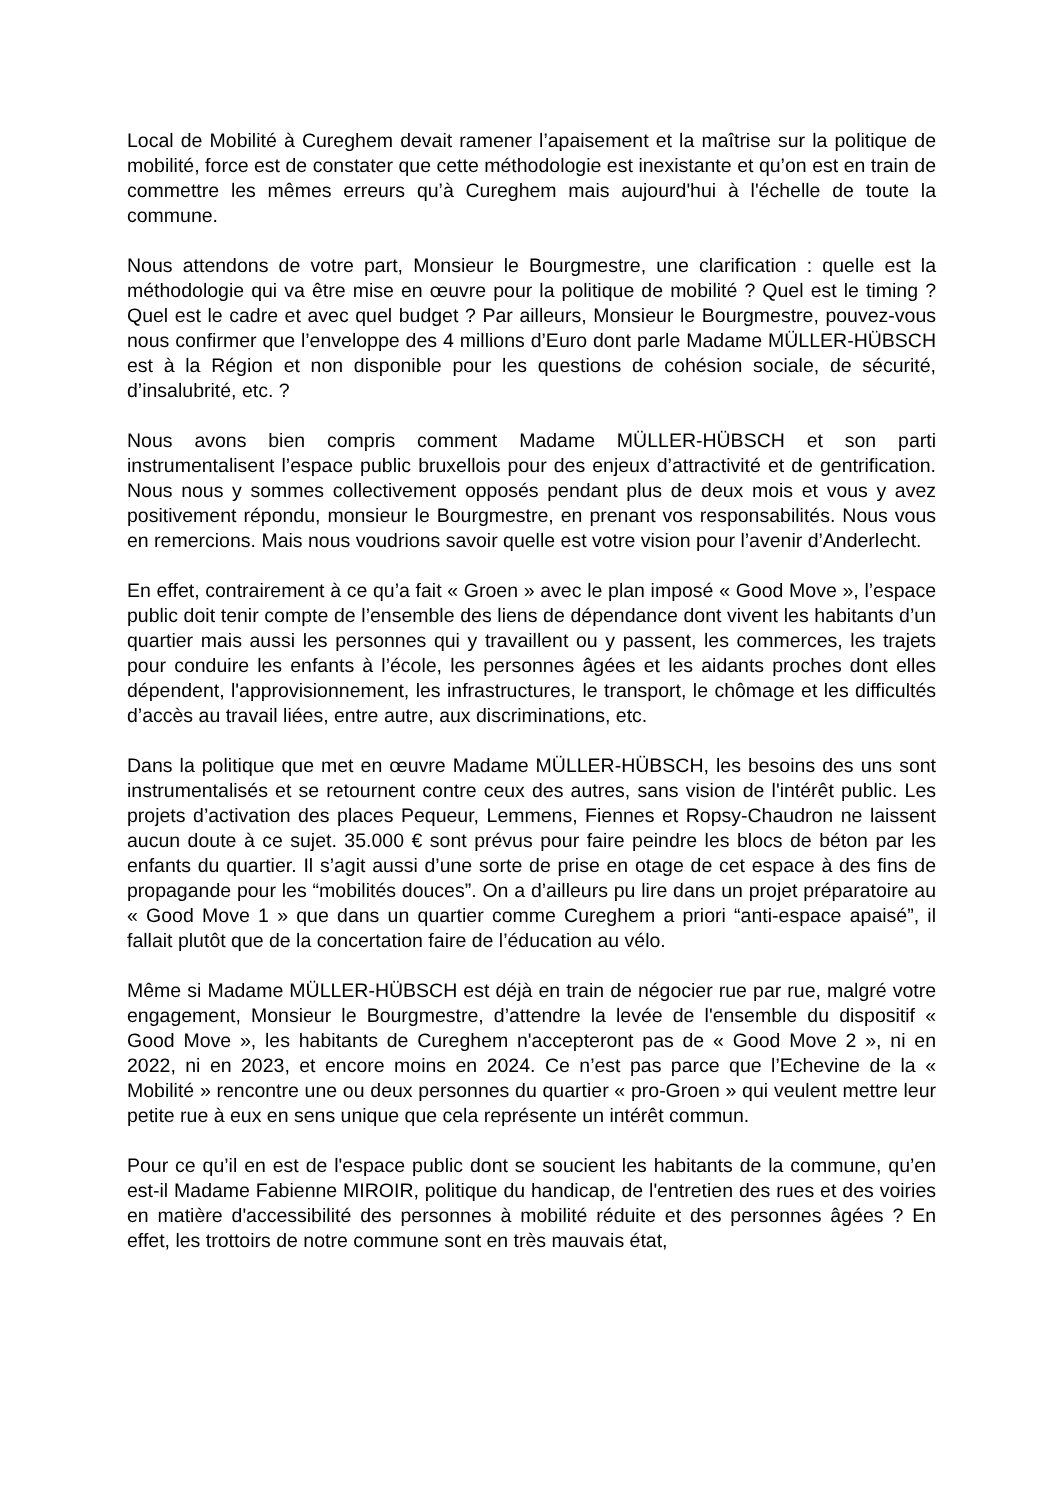Local de Mobilité à Cureghem devait ramener l’apaisement et la maîtrise sur la politique de mobilité, force est de constater que cette méthodologie est inexistante et qu’on est en train de commettre les mêmes erreurs qu’à Cureghem mais aujourd'hui à l'échelle de toute la commune.
Nous attendons de votre part, Monsieur le Bourgmestre, une clarification : quelle est la méthodologie qui va être mise en œuvre pour la politique de mobilité ? Quel est le timing ? Quel est le cadre et avec quel budget ? Par ailleurs, Monsieur le Bourgmestre, pouvez-vous nous confirmer que l’enveloppe des 4 millions d’Euro dont parle Madame MÜLLER-HÜBSCH est à la Région et non disponible pour les questions de cohésion sociale, de sécurité, d’insalubrité, etc. ?
Nous avons bien compris comment Madame MÜLLER-HÜBSCH et son parti instrumentalisent l’espace public bruxellois pour des enjeux d’attractivité et de gentrification. Nous nous y sommes collectivement opposés pendant plus de deux mois et vous y avez positivement répondu, monsieur le Bourgmestre, en prenant vos responsabilités. Nous vous en remercions. Mais nous voudrions savoir quelle est votre vision pour l’avenir d’Anderlecht.
En effet, contrairement à ce qu’a fait « Groen » avec le plan imposé « Good Move », l’espace public doit tenir compte de l’ensemble des liens de dépendance dont vivent les habitants d’un quartier mais aussi les personnes qui y travaillent ou y passent, les commerces, les trajets pour conduire les enfants à l’école, les personnes âgées et les aidants proches dont elles dépendent, l'approvisionnement, les infrastructures, le transport, le chômage et les difficultés d’accès au travail liées, entre autre, aux discriminations, etc.
Dans la politique que met en œuvre Madame MÜLLER-HÜBSCH, les besoins des uns sont instrumentalisés et se retournent contre ceux des autres, sans vision de l'intérêt public. Les projets d’activation des places Pequeur, Lemmens, Fiennes et Ropsy-Chaudron ne laissent aucun doute à ce sujet. 35.000 € sont prévus pour faire peindre les blocs de béton par les enfants du quartier. Il s’agit aussi d’une sorte de prise en otage de cet espace à des fins de propagande pour les “mobilités douces”. On a d’ailleurs pu lire dans un projet préparatoire au « Good Move 1 » que dans un quartier comme Cureghem a priori “anti-espace apaisé”, il fallait plutôt que de la concertation faire de l’éducation au vélo.
Même si Madame MÜLLER-HÜBSCH est déjà en train de négocier rue par rue, malgré votre engagement, Monsieur le Bourgmestre, d’attendre la levée de l'ensemble du dispositif « Good Move », les habitants de Cureghem n'accepteront pas de « Good Move 2 », ni en 2022, ni en 2023, et encore moins en 2024. Ce n’est pas parce que l’Echevine de la « Mobilité » rencontre une ou deux personnes du quartier « pro-Groen » qui veulent mettre leur petite rue à eux en sens unique que cela représente un intérêt commun.
Pour ce qu’il en est de l'espace public dont se soucient les habitants de la commune, qu’en est-il Madame Fabienne MIROIR, politique du handicap, de l'entretien des rues et des voiries en matière d'accessibilité des personnes à mobilité réduite et des personnes âgées ? En effet, les trottoirs de notre commune sont en très mauvais état,